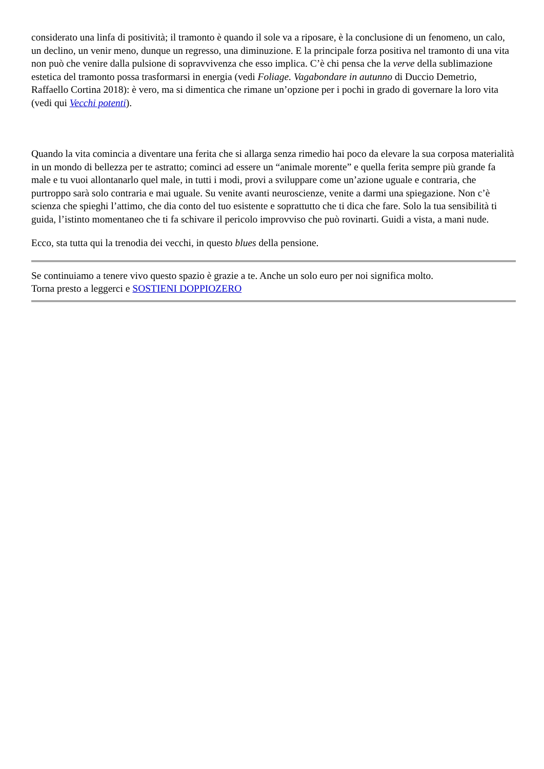considerato una linfa di positività; il tramonto è quando il sole va a riposare, è la conclusione di un fenomeno, un calo, un declino, un venir meno, dunque un regresso, una diminuzione. E la principale forza positiva nel tramonto di una vita non può che venire dalla pulsione di sopravvivenza che esso implica. C’è chi pensa che la verve della sublimazione estetica del tramonto possa trasformarsi in energia (vedi Foliage. Vagabondare in autunno di Duccio Demetrio, Raffaello Cortina 2018): è vero, ma si dimentica che rimane un’opzione per i pochi in grado di governare la loro vita (vedi qui Vecchi potenti).
Quando la vita comincia a diventare una ferita che si allarga senza rimedio hai poco da elevare la sua corposa materialità in un mondo di bellezza per te astratto; cominci ad essere un “animale morente” e quella ferita sempre più grande fa male e tu vuoi allontanarlo quel male, in tutti i modi, provi a sviluppare come un’azione uguale e contraria, che purtroppo sarà solo contraria e mai uguale. Su venite avanti neuroscienze, venite a darmi una spiegazione. Non c’è scienza che spieghi l’attimo, che dia conto del tuo esistente e soprattutto che ti dica che fare. Solo la tua sensibilità ti guida, l’istinto momentaneo che ti fa schivare il pericolo improvviso che può rovinarti. Guidi a vista, a mani nude.
Ecco, sta tutta qui la trenodia dei vecchi, in questo blues della pensione.
Se continuiamo a tenere vivo questo spazio è grazie a te. Anche un solo euro per noi significa molto.
Torna presto a leggerci e SOSTIENI DOPPIOZERO